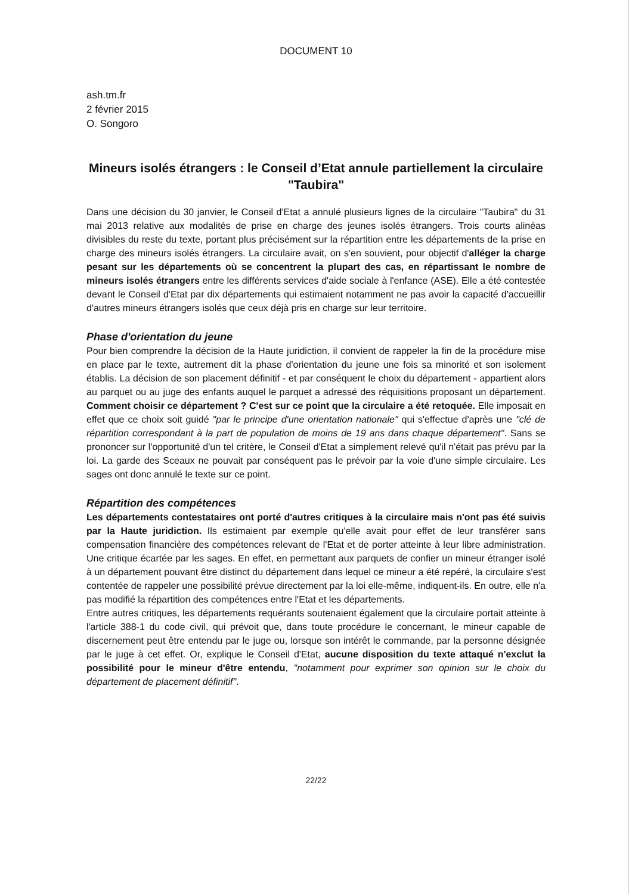DOCUMENT 10
ash.tm.fr
2 février 2015
O. Songoro
Mineurs isolés étrangers : le Conseil d’Etat annule partiellement la circulaire "Taubira"
Dans une décision du 30 janvier, le Conseil d'Etat a annulé plusieurs lignes de la circulaire "Taubira" du 31 mai 2013 relative aux modalités de prise en charge des jeunes isolés étrangers. Trois courts alinéas divisibles du reste du texte, portant plus précisément sur la répartition entre les départements de la prise en charge des mineurs isolés étrangers. La circulaire avait, on s'en souvient, pour objectif d'alléger la charge pesant sur les départements où se concentrent la plupart des cas, en répartissant le nombre de mineurs isolés étrangers entre les différents services d'aide sociale à l'enfance (ASE). Elle a été contestée devant le Conseil d'Etat par dix départements qui estimaient notamment ne pas avoir la capacité d'accueillir d'autres mineurs étrangers isolés que ceux déjà pris en charge sur leur territoire.
Phase d'orientation du jeune
Pour bien comprendre la décision de la Haute juridiction, il convient de rappeler la fin de la procédure mise en place par le texte, autrement dit la phase d'orientation du jeune une fois sa minorité et son isolement établis. La décision de son placement définitif - et par conséquent le choix du département - appartient alors au parquet ou au juge des enfants auquel le parquet a adressé des réquisitions proposant un département. Comment choisir ce département ? C'est sur ce point que la circulaire a été retoquée. Elle imposait en effet que ce choix soit guidé "par le principe d'une orientation nationale" qui s'effectue d'après une "clé de répartition correspondant à la part de population de moins de 19 ans dans chaque département". Sans se prononcer sur l'opportunité d'un tel critère, le Conseil d'Etat a simplement relevé qu'il n'était pas prévu par la loi. La garde des Sceaux ne pouvait par conséquent pas le prévoir par la voie d'une simple circulaire. Les sages ont donc annulé le texte sur ce point.
Répartition des compétences
Les départements contestataires ont porté d'autres critiques à la circulaire mais n'ont pas été suivis par la Haute juridiction. Ils estimaient par exemple qu'elle avait pour effet de leur transférer sans compensation financière des compétences relevant de l'Etat et de porter atteinte à leur libre administration. Une critique écartée par les sages. En effet, en permettant aux parquets de confier un mineur étranger isolé à un département pouvant être distinct du département dans lequel ce mineur a été repéré, la circulaire s'est contentée de rappeler une possibilité prévue directement par la loi elle-même, indiquent-ils. En outre, elle n'a pas modifié la répartition des compétences entre l'Etat et les départements.
Entre autres critiques, les départements requérants soutenaient également que la circulaire portait atteinte à l'article 388-1 du code civil, qui prévoit que, dans toute procédure le concernant, le mineur capable de discernement peut être entendu par le juge ou, lorsque son intérêt le commande, par la personne désignée par le juge à cet effet. Or, explique le Conseil d'Etat, aucune disposition du texte attaqué n'exclut la possibilité pour le mineur d'être entendu, "notamment pour exprimer son opinion sur le choix du département de placement définitif".
22/22